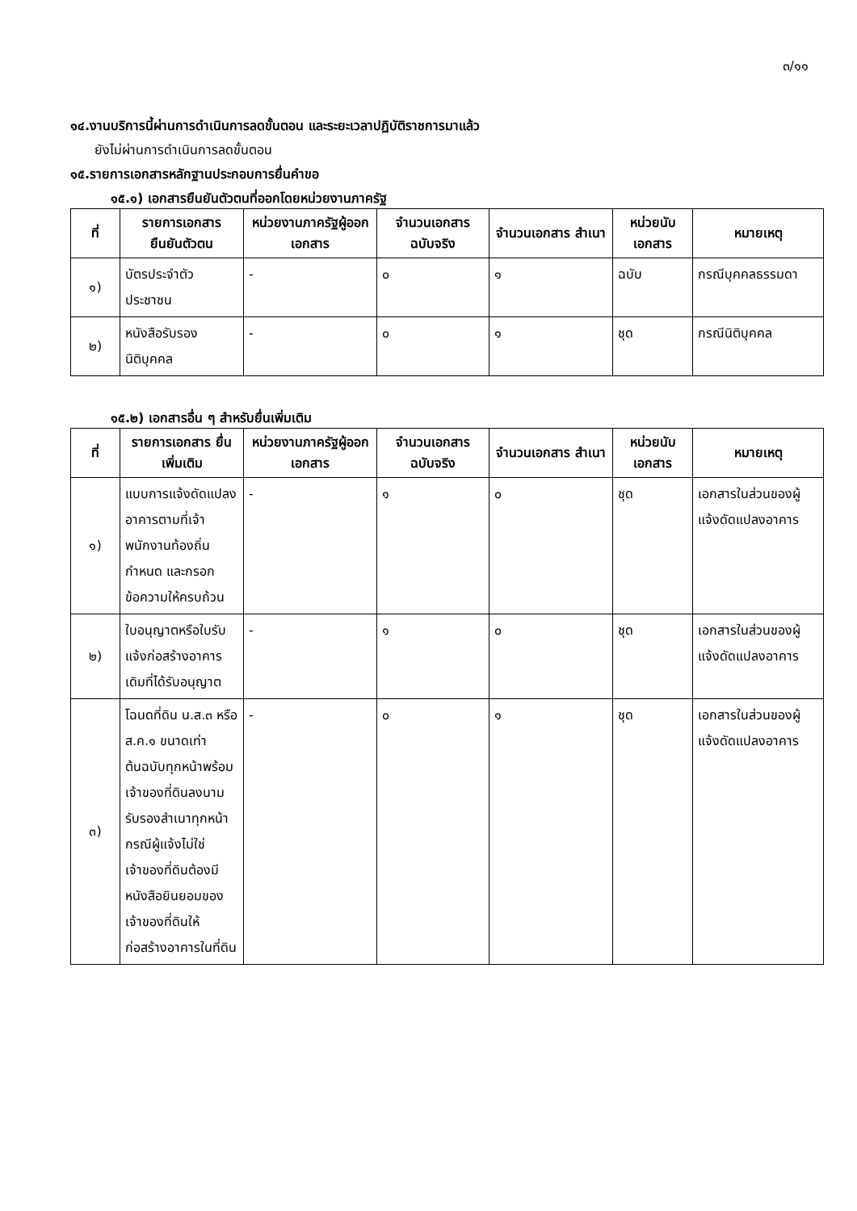๓/๑๑
๑๔.งานบริการนี้ผ่านการดำเนินการลดขั้นตอน และระยะเวลาปฏิบัติราชการมาแล้ว
ยังไม่ผ่านการดำเนินการลดขั้นตอน
๑๕.รายการเอกสารหลักฐานประกอบการยื่นคำขอ
๑๕.๑) เอกสารยืนยันตัวตนที่ออกโดยหน่วยงานภาครัฐ
| ที่ | รายการเอกสาร ยืนยันตัวตน | หน่วยงานภาครัฐผู้ออกเอกสาร | จำนวนเอกสาร ฉบับจริง | จำนวนเอกสาร สำเนา | หน่วยนับ เอกสาร | หมายเหตุ |
| --- | --- | --- | --- | --- | --- | --- |
| ๑) | บัตรประจำตัวประชาชน | - | ๐ | ๑ | ฉบับ | กรณีบุคคลธรรมดา |
| ๒) | หนังสือรับรองนิติบุคคล | - | ๐ | ๑ | ชุด | กรณีนิติบุคคล |
๑๕.๒) เอกสารอื่น ๆ สำหรับยื่นเพิ่มเติม
| ที่ | รายการเอกสาร ยื่นเพิ่มเติม | หน่วยงานภาครัฐผู้ออกเอกสาร | จำนวนเอกสาร ฉบับจริง | จำนวนเอกสาร สำเนา | หน่วยนับ เอกสาร | หมายเหตุ |
| --- | --- | --- | --- | --- | --- | --- |
| ๑) | แบบการแจ้งดัดแปลงอาคารตามที่เจ้าพนักงานท้องถิ่นกำหนด และกรอกข้อความให้ครบถ้วน | - | ๑ | ๐ | ชุด | เอกสารในส่วนของผู้แจ้งดัดแปลงอาคาร |
| ๒) | ใบอนุญาตหรือใบรับแจ้งก่อสร้างอาคารเดิมที่ได้รับอนุญาต | - | ๑ | ๐ | ชุด | เอกสารในส่วนของผู้แจ้งดัดแปลงอาคาร |
| ๓) | โฉนดที่ดิน น.ส.๓ หรือ ส.ค.๑ ขนาดเท่าต้นฉบับทุกหน้าพร้อมเจ้าของที่ดินลงนามรับรองสำเนาทุกหน้ากรณีผู้แจ้งไม่ใช่เจ้าของที่ดินต้องมีหนังสือยินยอมของเจ้าของที่ดินให้ก่อสร้างอาคารในที่ดิน | - | ๐ | ๑ | ชุด | เอกสารในส่วนของผู้แจ้งดัดแปลงอาคาร |